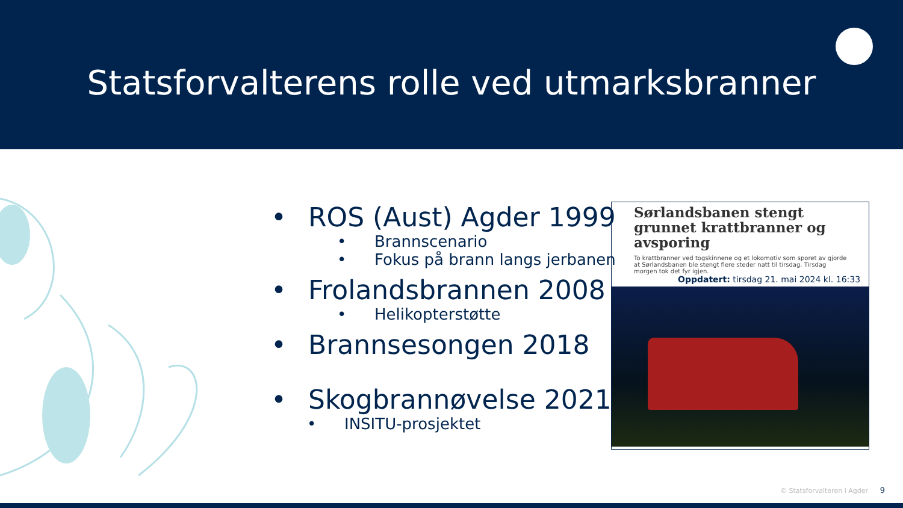Statsforvalterens rolle ved utmarksbranner
• ROS (Aust) Agder 1999
• Brannscenario
• Fokus på brann langs jerbanen
• Frolandsbrannen 2008
• Helikopterstøtte
• Brannsesongen 2018
• Skogbrannøvelse 2021
• INSITU-prosjektet
Sørlandsbanen stengt grunnet krattbranner og avsporing
To krattbranner ved togskinnene og et lokomotiv som sporet av gjorde at Sørlandsbanen ble stengt flere steder natt til tirsdag. Tirsdag morgen tok det fyr igjen.
Oppdatert: tirsdag 21. mai 2024 kl. 16:33
© Statsforvalteren i Agder 9